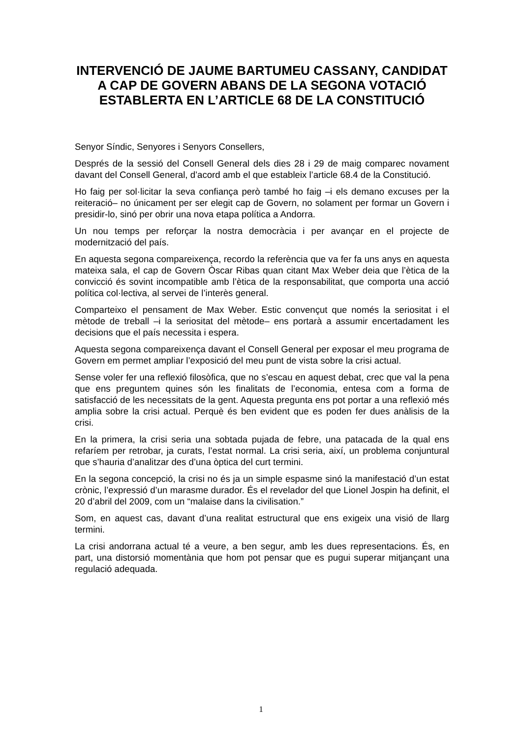INTERVENCIÓ DE JAUME BARTUMEU CASSANY, CANDIDAT A CAP DE GOVERN ABANS DE LA SEGONA VOTACIÓ ESTABLERTA EN L’ARTICLE 68 DE LA CONSTITUCIÓ
Senyor Síndic, Senyores i Senyors Consellers,
Després de la sessió del Consell General dels dies 28 i 29 de maig comparec novament davant del Consell General, d’acord amb el que estableix l’article 68.4 de la Constitució.
Ho faig per sol·licitar la seva confiança però també ho faig –i els demano excuses per la reiteració– no únicament per ser elegit cap de Govern, no solament per formar un Govern i presidir-lo, sinó per obrir una nova etapa política a Andorra.
Un nou temps per reforçar la nostra democràcia i per avançar en el projecte de modernització del país.
En aquesta segona compareixença, recordo la referència que va fer fa uns anys en aquesta mateixa sala, el cap de Govern Òscar Ribas quan citant Max Weber deia que l’ètica de la convicció és sovint incompatible amb l’ètica de la responsabilitat, que comporta una acció política col·lectiva, al servei de l’interès general.
Comparteixo el pensament de Max Weber. Estic convençut que només la seriositat i el mètode de treball –i la seriositat del mètode– ens portarà a assumir encertadament les decisions que el país necessita i espera.
Aquesta segona compareixença davant el Consell General per exposar el meu programa de Govern em permet ampliar l’exposició del meu punt de vista sobre la crisi actual.
Sense voler fer una reflexió filosòfica, que no s’escau en aquest debat, crec que val la pena que ens preguntem quines són les finalitats de l’economia, entesa com a forma de satisfacció de les necessitats de la gent. Aquesta pregunta ens pot portar a una reflexió més amplia sobre la crisi actual. Perquè és ben evident que es poden fer dues anàlisis de la crisi.
En la primera, la crisi seria una sobtada pujada de febre, una patacada de la qual ens refaríem per retrobar, ja curats, l’estat normal. La crisi seria, així, un problema conjuntural que s’hauria d’analitzar des d’una òptica del curt termini.
En la segona concepció, la crisi no és ja un simple espasme sinó la manifestació d’un estat crònic, l’expressió d’un marasme durador. És el revelador del que Lionel Jospin ha definit, el 20 d’abril del 2009, com un “malaise dans la civilisation.”
Som, en aquest cas, davant d’una realitat estructural que ens exigeix una visió de llarg termini.
La crisi andorrana actual té a veure, a ben segur, amb les dues representacions. És, en part, una distorsió momentània que hom pot pensar que es pugui superar mitjançant una regulació adequada.
1